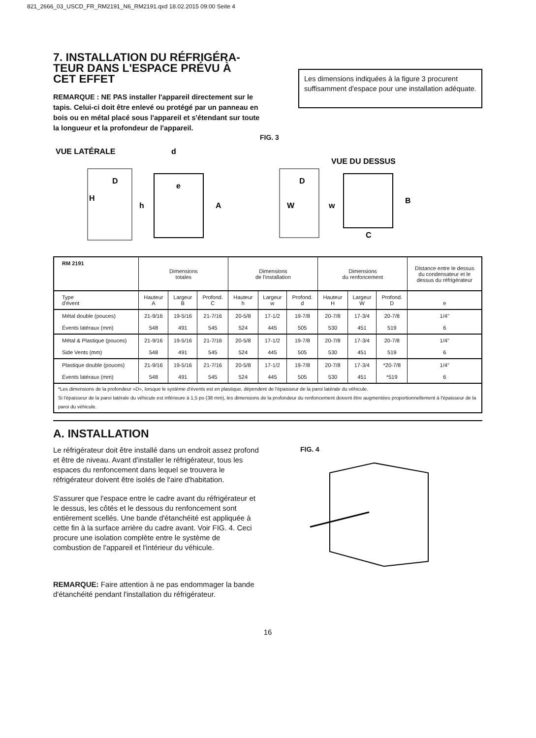821_2666_03_USCD_FR_RM2191_N6_RM2191.qxd 18.02.2015 09:00 Seite 4
7. INSTALLATION DU RÉFRIGÉRA-
TEUR DANS L'ESPACE PRÉVU À
CET EFFET
REMARQUE : NE PAS installer l'appareil directement sur le tapis. Celui-ci doit être enlevé ou protégé par un panneau en bois ou en métal placé sous l'appareil et s'étendant sur toute la longueur et la profondeur de l'appareil.
Les dimensions indiquées à la figure 3 procurent suffisamment d'espace pour une installation adéquate.
FIG. 3
VUE LATÉRALE
D
H
d
e
h
A
D
W
VUE DU DESSUS
w
B
C
| RM 2191 | Dimensions totales | | | Dimensions de l'installation | | | Dimensions du renfoncement | | | Distance entre le dessus du condensateur et le dessus du réfrigérateur |
| --- | --- | --- | --- | --- | --- | --- | --- | --- | --- | --- |
| Type d'évent | Hauteur A | Largeur B | Profond. C | Hauteur h | Largeur w | Profond. d | Hauteur H | Largeur W | Profond. D | e |
| Métal double (pouces) | 21-9/16 | 19-5/16 | 21-7/16 | 20-5/8 | 17-1/2 | 19-7/8 | 20-7/8 | 17-3/4 | 20-7/8 | 1/4" |
| Évents latéraux (mm) | 548 | 491 | 545 | 524 | 445 | 505 | 530 | 451 | 519 | 6 |
| Métal & Plastique (pouces) | 21-9/16 | 19-5/16 | 21-7/16 | 20-5/8 | 17-1/2 | 19-7/8 | 20-7/8 | 17-3/4 | 20-7/8 | 1/4" |
| Side Vents (mm) | 548 | 491 | 545 | 524 | 445 | 505 | 530 | 451 | 519 | 6 |
| Plastique double (pouces) | 21-9/16 | 19-5/16 | 21-7/16 | 20-5/8 | 17-1/2 | 19-7/8 | 20-7/8 | 17-3/4 | *20-7/8 | 1/4" |
| Évents latéraux (mm) | 548 | 491 | 545 | 524 | 445 | 505 | 530 | 451 | *519 | 6 |
| *Les dimensions de la profondeur «D», lorsque le système d'évents est en plastique, dépendent de l'épaisseur de la paroi latérale du véhicule. Si l'épaisseur de la paroi latérale du véhicule est inférieure à 1,5 po (38 mm), les dimensions de la profondeur du renfoncement doivent être augmentées proportionnellement à l'épaisseur de la paroi du véhicule. | | | | | | | | | | |
A. INSTALLATION
Le réfrigérateur doit être installé dans un endroit assez profond et être de niveau. Avant d'installer le réfrigérateur, tous les espaces du renfoncement dans lequel se trouvera le réfrigérateur doivent être isolés de l'aire d'habitation.
S'assurer que l'espace entre le cadre avant du réfrigérateur et le dessus, les côtés et le dessous du renfoncement sont entièrement scellés. Une bande d'étanchéité est appliquée à cette fin à la surface arrière du cadre avant. Voir FIG. 4. Ceci procure une isolation complète entre le système de combustion de l'appareil et l'intérieur du véhicule.
REMARQUE: Faire attention à ne pas endommager la bande d'étanchéité pendant l'installation du réfrigérateur.
FIG. 4
16